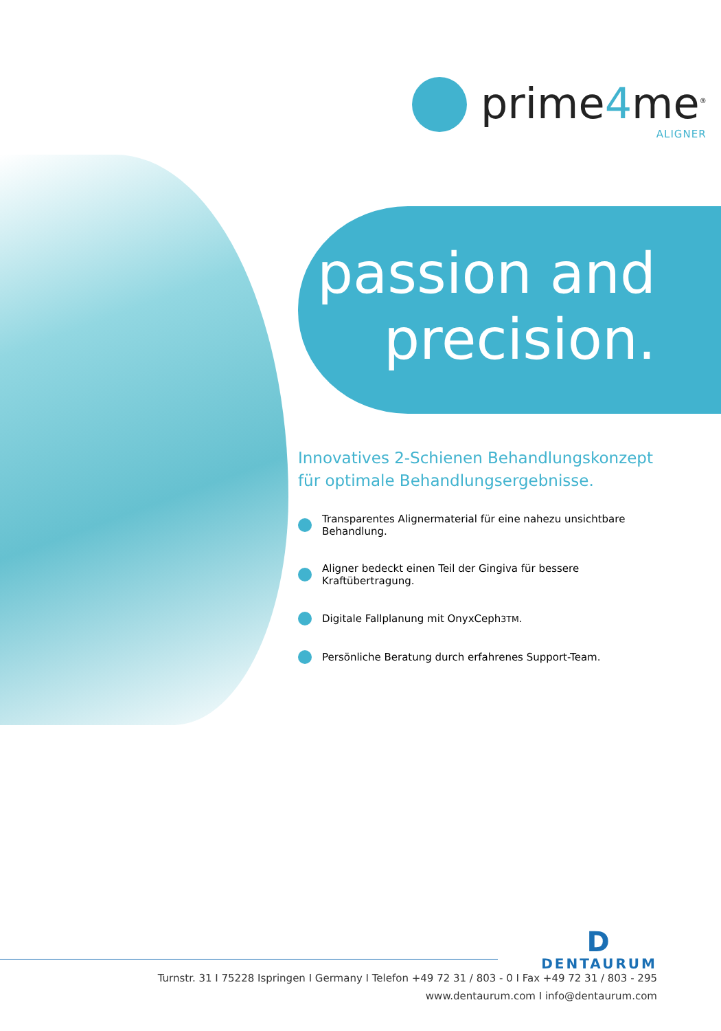prime4me<sup>®</sup>
ALIGNER
passion and
precision.
Innovatives 2-Schienen Behandlungskonzept für optimale Behandlungsergebnisse.
Transparentes Alignermaterial für eine nahezu unsichtbare Behandlung.
Aligner bedeckt einen Teil der Gingiva für bessere Kraftübertragung.
Digitale Fallplanung mit OnyxCeph<sup>3TM</sup>.
Persönliche Beratung durch erfahrenes Support-Team.
D
DENTAURUM
Turnstr. 31 I 75228 Ispringen I Germany I Telefon +49 72 31 / 803 - 0 I Fax +49 72 31 / 803 - 295
www.dentaurum.com I info@dentaurum.com